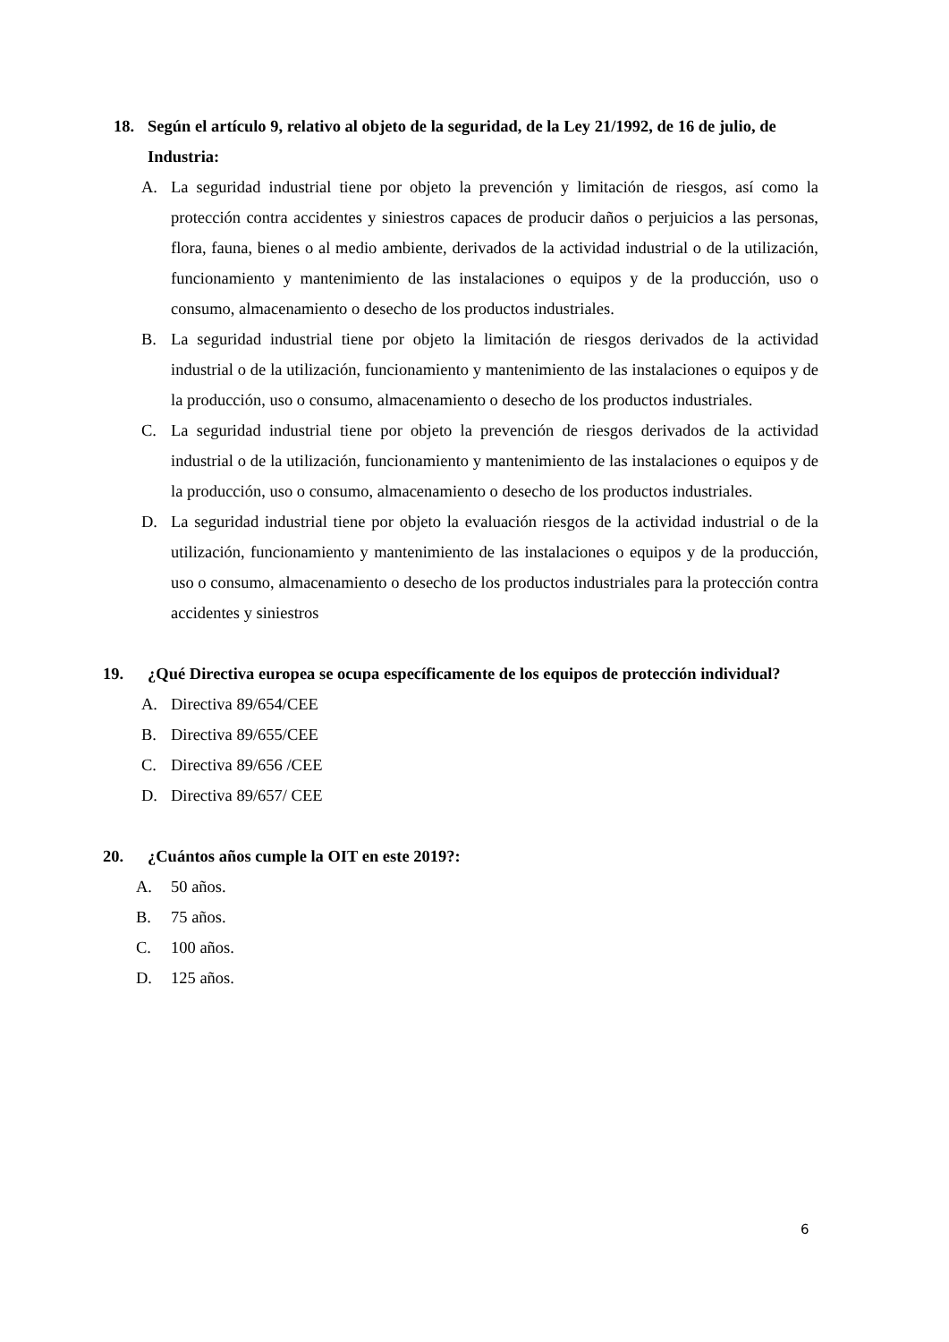18. Según el artículo 9, relativo al objeto de la seguridad, de la Ley 21/1992, de 16 de julio, de Industria:
A. La seguridad industrial tiene por objeto la prevención y limitación de riesgos, así como la protección contra accidentes y siniestros capaces de producir daños o perjuicios a las personas, flora, fauna, bienes o al medio ambiente, derivados de la actividad industrial o de la utilización, funcionamiento y mantenimiento de las instalaciones o equipos y de la producción, uso o consumo, almacenamiento o desecho de los productos industriales.
B. La seguridad industrial tiene por objeto la limitación de riesgos derivados de la actividad industrial o de la utilización, funcionamiento y mantenimiento de las instalaciones o equipos y de la producción, uso o consumo, almacenamiento o desecho de los productos industriales.
C. La seguridad industrial tiene por objeto la prevención de riesgos derivados de la actividad industrial o de la utilización, funcionamiento y mantenimiento de las instalaciones o equipos y de la producción, uso o consumo, almacenamiento o desecho de los productos industriales.
D. La seguridad industrial tiene por objeto la evaluación riesgos de la actividad industrial o de la utilización, funcionamiento y mantenimiento de las instalaciones o equipos y de la producción, uso o consumo, almacenamiento o desecho de los productos industriales para la protección contra accidentes y siniestros
19. ¿Qué Directiva europea se ocupa específicamente de los equipos de protección individual?
A. Directiva 89/654/CEE
B. Directiva 89/655/CEE
C. Directiva 89/656 /CEE
D. Directiva 89/657/ CEE
20. ¿Cuántos años cumple la OIT en este 2019?:
A. 50 años.
B. 75 años.
C. 100 años.
D. 125 años.
6